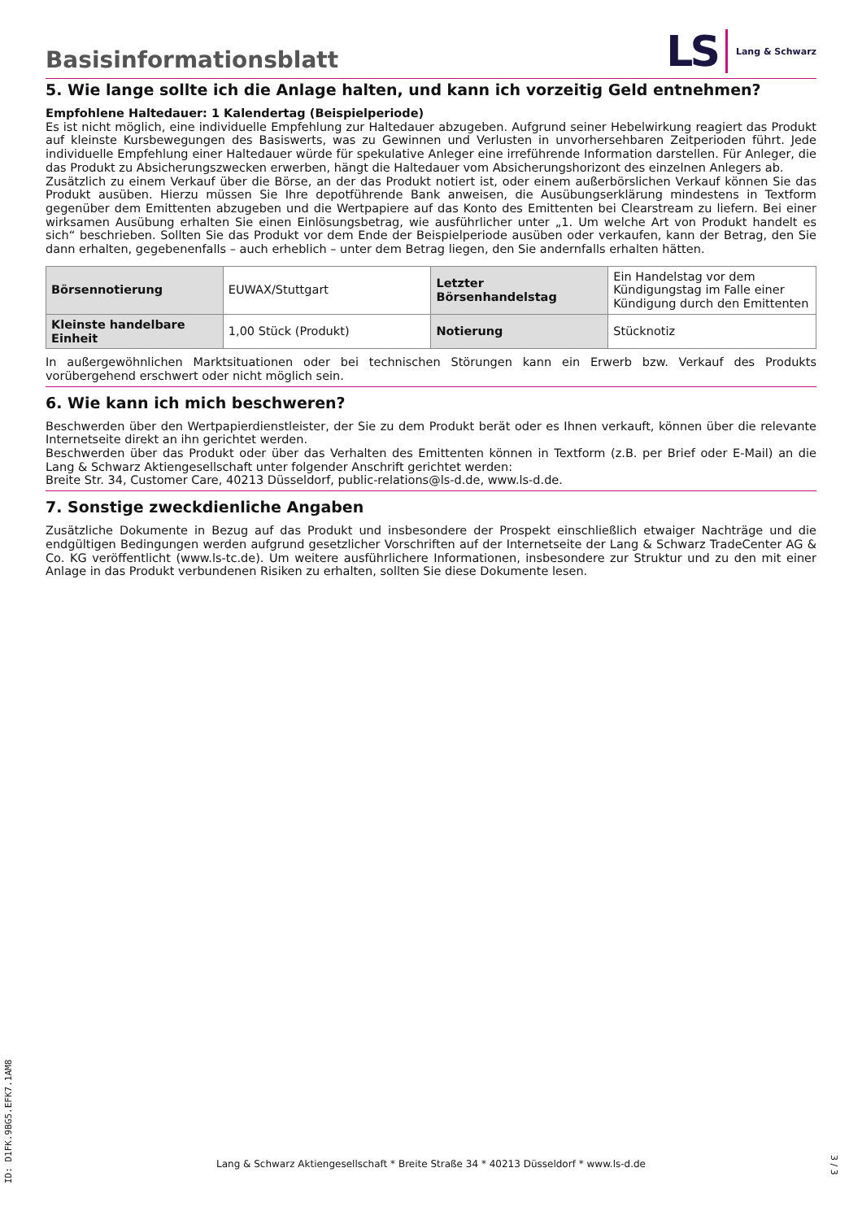Basisinformationsblatt
LS
Lang & Schwarz
5. Wie lange sollte ich die Anlage halten, und kann ich vorzeitig Geld entnehmen?
Empfohlene Haltedauer: 1 Kalendertag (Beispielperiode)
Es ist nicht möglich, eine individuelle Empfehlung zur Haltedauer abzugeben. Aufgrund seiner Hebelwirkung reagiert das Produkt auf kleinste Kursbewegungen des Basiswerts, was zu Gewinnen und Verlusten in unvorhersehbaren Zeitperioden führt. Jede individuelle Empfehlung einer Haltedauer würde für spekulative Anleger eine irreführende Information darstellen. Für Anleger, die das Produkt zu Absicherungszwecken erwerben, hängt die Haltedauer vom Absicherungshorizont des einzelnen Anlegers ab.
Zusätzlich zu einem Verkauf über die Börse, an der das Produkt notiert ist, oder einem außerbörslichen Verkauf können Sie das Produkt ausüben. Hierzu müssen Sie Ihre depotführende Bank anweisen, die Ausübungserklärung mindestens in Textform gegenüber dem Emittenten abzugeben und die Wertpapiere auf das Konto des Emittenten bei Clearstream zu liefern. Bei einer wirksamen Ausübung erhalten Sie einen Einlösungsbetrag, wie ausführlicher unter „1. Um welche Art von Produkt handelt es sich“ beschrieben. Sollten Sie das Produkt vor dem Ende der Beispielperiode ausüben oder verkaufen, kann der Betrag, den Sie dann erhalten, gegebenenfalls – auch erheblich – unter dem Betrag liegen, den Sie andernfalls erhalten hätten.
| Börsennotierung | EUWAX/Stuttgart | Letzter Börsenhandelstag | Ein Handelstag vor dem Kündigungstag im Falle einer Kündigung durch den Emittenten |
| Kleinste handelbare Einheit | 1,00 Stück (Produkt) | Notierung | Stücknotiz |
In außergewöhnlichen Marktsituationen oder bei technischen Störungen kann ein Erwerb bzw. Verkauf des Produkts vorübergehend erschwert oder nicht möglich sein.
6. Wie kann ich mich beschweren?
Beschwerden über den Wertpapierdienstleister, der Sie zu dem Produkt berät oder es Ihnen verkauft, können über die relevante Internetseite direkt an ihn gerichtet werden.
Beschwerden über das Produkt oder über das Verhalten des Emittenten können in Textform (z.B. per Brief oder E-Mail) an die Lang & Schwarz Aktiengesellschaft unter folgender Anschrift gerichtet werden:
Breite Str. 34, Customer Care, 40213 Düsseldorf, public-relations@ls-d.de, www.ls-d.de.
7. Sonstige zweckdienliche Angaben
Zusätzliche Dokumente in Bezug auf das Produkt und insbesondere der Prospekt einschließlich etwaiger Nachträge und die endgültigen Bedingungen werden aufgrund gesetzlicher Vorschriften auf der Internetseite der Lang & Schwarz TradeCenter AG & Co. KG veröffentlicht (www.ls-tc.de). Um weitere ausführlichere Informationen, insbesondere zur Struktur und zu den mit einer Anlage in das Produkt verbundenen Risiken zu erhalten, sollten Sie diese Dokumente lesen.
ID: D1FK.9BG5.EFK7.1AM8
Lang & Schwarz Aktiengesellschaft * Breite Straße 34 * 40213 Düsseldorf * www.ls-d.de 3 / 3